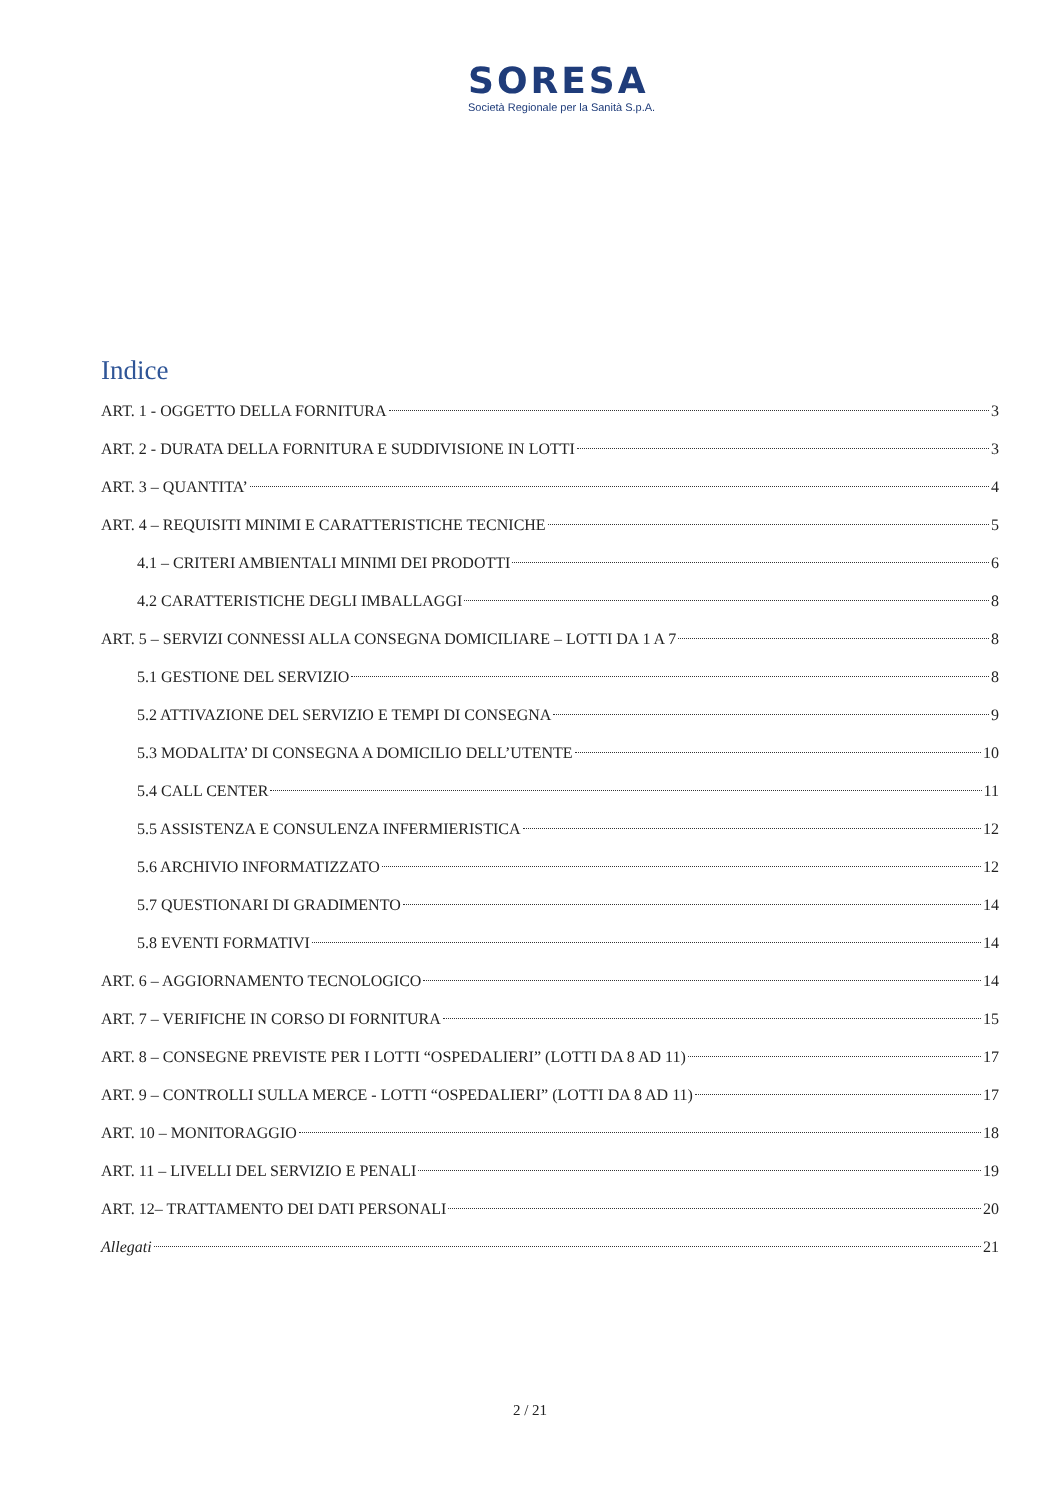SORESA
Società Regionale per la Sanità S.p.A.
Indice
ART. 1 - OGGETTO DELLA FORNITURA 3
ART. 2 - DURATA DELLA FORNITURA E SUDDIVISIONE IN LOTTI 3
ART. 3 – QUANTITA’ 4
ART. 4 – REQUISITI MINIMI E CARATTERISTICHE TECNICHE 5
4.1 – CRITERI AMBIENTALI MINIMI DEI PRODOTTI 6
4.2 CARATTERISTICHE DEGLI IMBALLAGGI 8
ART. 5 – SERVIZI CONNESSI ALLA CONSEGNA DOMICILIARE – LOTTI DA 1 A 7 8
5.1 GESTIONE DEL SERVIZIO 8
5.2 ATTIVAZIONE DEL SERVIZIO E TEMPI DI CONSEGNA 9
5.3 MODALITA’ DI CONSEGNA A DOMICILIO DELL’UTENTE 10
5.4 CALL CENTER 11
5.5 ASSISTENZA E CONSULENZA INFERMIERISTICA 12
5.6 ARCHIVIO INFORMATIZZATO 12
5.7 QUESTIONARI DI GRADIMENTO 14
5.8 EVENTI FORMATIVI 14
ART. 6 – AGGIORNAMENTO TECNOLOGICO 14
ART. 7 – VERIFICHE IN CORSO DI FORNITURA 15
ART. 8 – CONSEGNE PREVISTE PER I LOTTI “OSPEDALIERI” (LOTTI DA 8 AD 11) 17
ART. 9 – CONTROLLI SULLA MERCE - LOTTI “OSPEDALIERI” (LOTTI DA 8 AD 11) 17
ART. 10 – MONITORAGGIO 18
ART. 11 – LIVELLI DEL SERVIZIO E PENALI 19
ART. 12– TRATTAMENTO DEI DATI PERSONALI 20
Allegati 21
2 / 21